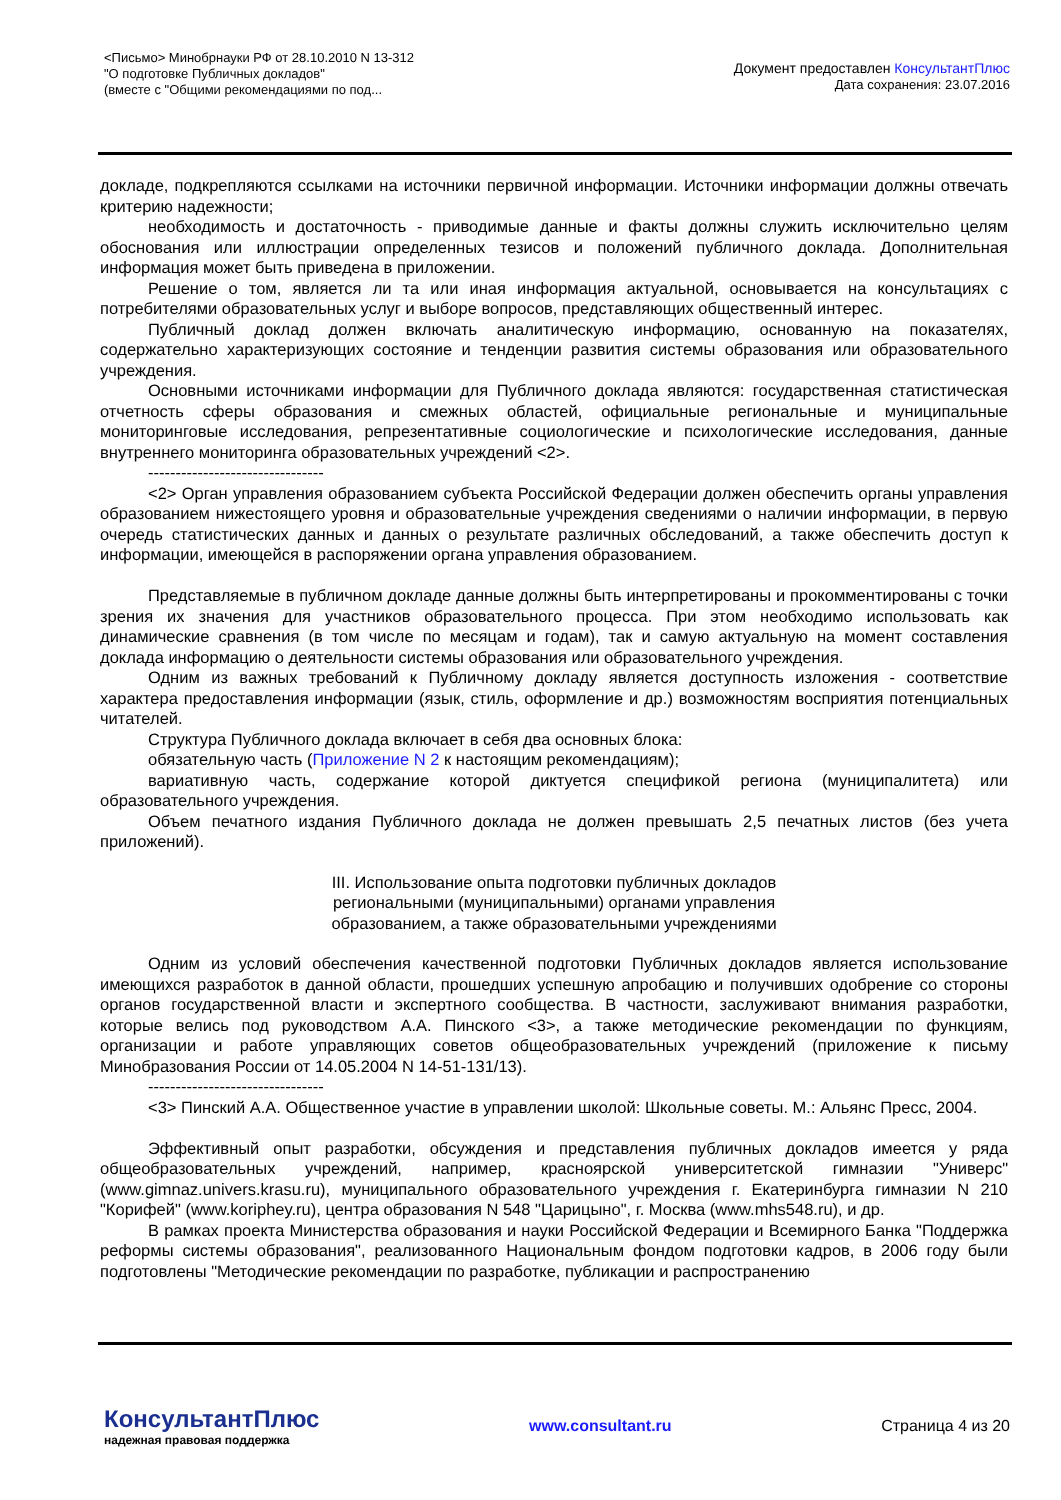<Письмо> Минобрнауки РФ от 28.10.2010 N 13-312
"О подготовке Публичных докладов"
(вместе с "Общими рекомендациями по под...
Документ предоставлен КонсультантПлюс
Дата сохранения: 23.07.2016
докладе, подкрепляются ссылками на источники первичной информации. Источники информации должны отвечать критерию надежности;
необходимость и достаточность - приводимые данные и факты должны служить исключительно целям обоснования или иллюстрации определенных тезисов и положений публичного доклада. Дополнительная информация может быть приведена в приложении.
Решение о том, является ли та или иная информация актуальной, основывается на консультациях с потребителями образовательных услуг и выборе вопросов, представляющих общественный интерес.
Публичный доклад должен включать аналитическую информацию, основанную на показателях, содержательно характеризующих состояние и тенденции развития системы образования или образовательного учреждения.
Основными источниками информации для Публичного доклада являются: государственная статистическая отчетность сферы образования и смежных областей, официальные региональные и муниципальные мониторинговые исследования, репрезентативные социологические и психологические исследования, данные внутреннего мониторинга образовательных учреждений <2>.
--------------------------------
<2> Орган управления образованием субъекта Российской Федерации должен обеспечить органы управления образованием нижестоящего уровня и образовательные учреждения сведениями о наличии информации, в первую очередь статистических данных и данных о результате различных обследований, а также обеспечить доступ к информации, имеющейся в распоряжении органа управления образованием.
Представляемые в публичном докладе данные должны быть интерпретированы и прокомментированы с точки зрения их значения для участников образовательного процесса. При этом необходимо использовать как динамические сравнения (в том числе по месяцам и годам), так и самую актуальную на момент составления доклада информацию о деятельности системы образования или образовательного учреждения.
Одним из важных требований к Публичному докладу является доступность изложения - соответствие характера предоставления информации (язык, стиль, оформление и др.) возможностям восприятия потенциальных читателей.
Структура Публичного доклада включает в себя два основных блока:
обязательную часть (Приложение N 2 к настоящим рекомендациям);
вариативную часть, содержание которой диктуется спецификой региона (муниципалитета) или образовательного учреждения.
Объем печатного издания Публичного доклада не должен превышать 2,5 печатных листов (без учета приложений).
III. Использование опыта подготовки публичных докладов
региональными (муниципальными) органами управления
образованием, а также образовательными учреждениями
Одним из условий обеспечения качественной подготовки Публичных докладов является использование имеющихся разработок в данной области, прошедших успешную апробацию и получивших одобрение со стороны органов государственной власти и экспертного сообщества. В частности, заслуживают внимания разработки, которые велись под руководством А.А. Пинского <3>, а также методические рекомендации по функциям, организации и работе управляющих советов общеобразовательных учреждений (приложение к письму Минобразования России от 14.05.2004 N 14-51-131/13).
--------------------------------
<3> Пинский А.А. Общественное участие в управлении школой: Школьные советы. М.: Альянс Пресс, 2004.
Эффективный опыт разработки, обсуждения и представления публичных докладов имеется у ряда общеобразовательных учреждений, например, красноярской университетской гимназии "Универс" (www.gimnaz.univers.krasu.ru), муниципального образовательного учреждения г. Екатеринбурга гимназии N 210 "Корифей" (www.koriphey.ru), центра образования N 548 "Царицыно", г. Москва (www.mhs548.ru), и др.
В рамках проекта Министерства образования и науки Российской Федерации и Всемирного Банка "Поддержка реформы системы образования", реализованного Национальным фондом подготовки кадров, в 2006 году были подготовлены "Методические рекомендации по разработке, публикации и распространению
КонсультантПлюс
надежная правовая поддержка
www.consultant.ru Страница 4 из 20